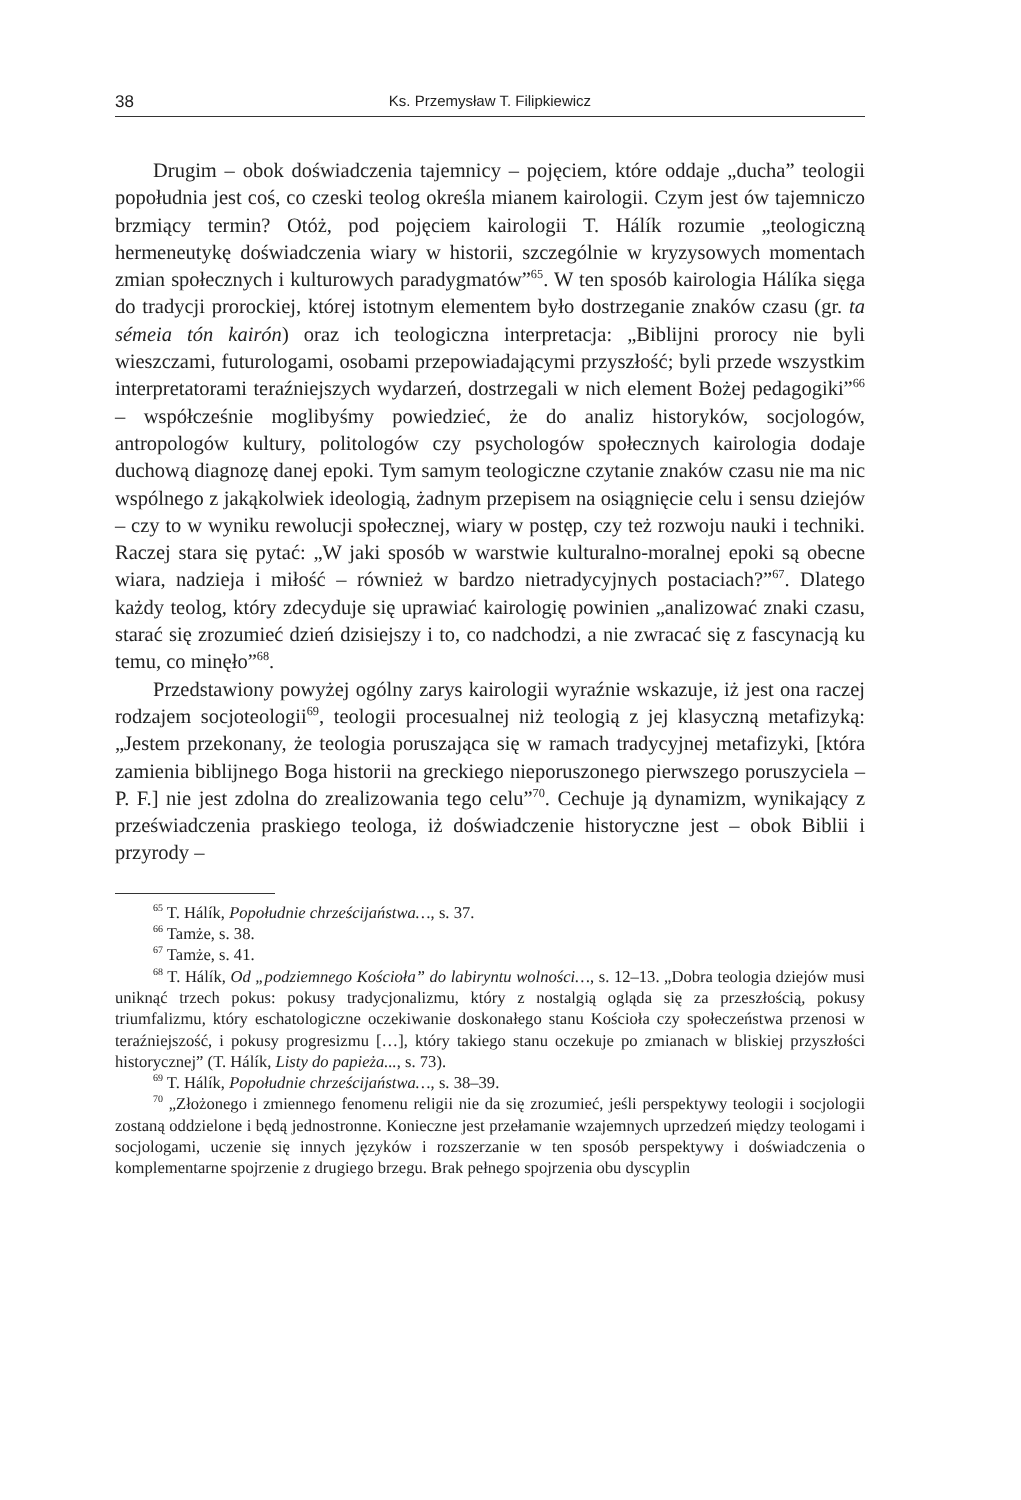38 Ks. Przemysław T. Filipkiewicz
Drugim – obok doświadczenia tajemnicy – pojęciem, które oddaje „ducha” teologii popołudnia jest coś, co czeski teolog określa mianem kairologii. Czym jest ów tajemniczo brzmiący termin? Otóż, pod pojęciem kairologii T. Hálík rozumie „teologiczną hermeneutykę doświadczenia wiary w historii, szczególnie w kryzysowych momentach zmian społecznych i kulturowych paradygmatów”<sup>65</sup>. W ten sposób kairologia Hálíka sięga do tradycji prorockiej, której istotnym elementem było dostrzeganie znaków czasu (gr. ta sémeia tón kairón) oraz ich teologiczna interpretacja: „Biblijni prorocy nie byli wieszczami, futurologami, osobami przepowiadającymi przyszłość; byli przede wszystkim interpretatorami teraźniejszych wydarzeń, dostrzegali w nich element Bożej pedagogiki”<sup>66</sup> – współcześnie moglibyśmy powiedzieć, że do analiz historyków, socjologów, antropologów kultury, politologów czy psychologów społecznych kairologia dodaje duchową diagnozę danej epoki. Tym samym teologiczne czytanie znaków czasu nie ma nic wspólnego z jakąkolwiek ideologią, żadnym przepisem na osiągnięcie celu i sensu dziejów – czy to w wyniku rewolucji społecznej, wiary w postęp, czy też rozwoju nauki i techniki. Raczej stara się pytać: „W jaki sposób w warstwie kulturalno-moralnej epoki są obecne wiara, nadzieja i miłość – również w bardzo nietradycyjnych postaciach?”<sup>67</sup>. Dlatego każdy teolog, który zdecyduje się uprawiać kairologię powinien „analizować znaki czasu, starać się zrozumieć dzień dzisiejszy i to, co nadchodzi, a nie zwracać się z fascynacją ku temu, co minęło”<sup>68</sup>.
Przedstawiony powyżej ogólny zarys kairologii wyraźnie wskazuje, iż jest ona raczej rodzajem socjoteologii<sup>69</sup>, teologii procesualnej niż teologią z jej klasyczną metafizyką: „Jestem przekonany, że teologia poruszająca się w ramach tradycyjnej metafizyki, [która zamienia biblijnego Boga historii na greckiego nieporuszonego pierwszego poruszyciela – P. F.] nie jest zdolna do zrealizowania tego celu”<sup>70</sup>. Cechuje ją dynamizm, wynikający z przeświadczenia praskiego teologa, iż doświadczenie historyczne jest – obok Biblii i przyrody –
<sup>65</sup> T. Hálík, Popołudnie chrześcijaństwa…, s. 37.
<sup>66</sup> Tamże, s. 38.
<sup>67</sup> Tamże, s. 41.
<sup>68</sup> T. Hálík, Od „podziemnego Kościoła” do labiryntu wolności…, s. 12–13. „Dobra teologia dziejów musi uniknąć trzech pokus: pokusy tradycjonalizmu, który z nostalgią ogląda się za przeszłością, pokusy triumfalizmu, który eschatologiczne oczekiwanie doskonałego stanu Kościoła czy społeczeństwa przenosi w teraźniejszość, i pokusy progresizmu […], który takiego stanu oczekuje po zmianach w bliskiej przyszłości historycznej” (T. Hálík, Listy do papieża..., s. 73).
<sup>69</sup> T. Hálík, Popołudnie chrześcijaństwa…, s. 38–39.
<sup>70</sup> „Złożonego i zmiennego fenomenu religii nie da się zrozumieć, jeśli perspektywy teologii i socjologii zostaną oddzielone i będą jednostronne. Konieczne jest przełamanie wzajemnych uprzedzeń między teologami i socjologami, uczenie się innych języków i rozszerzanie w ten sposób perspektywy i doświadczenia o komplementarne spojrzenie z drugiego brzegu. Brak pełnego spojrzenia obu dyscyplin